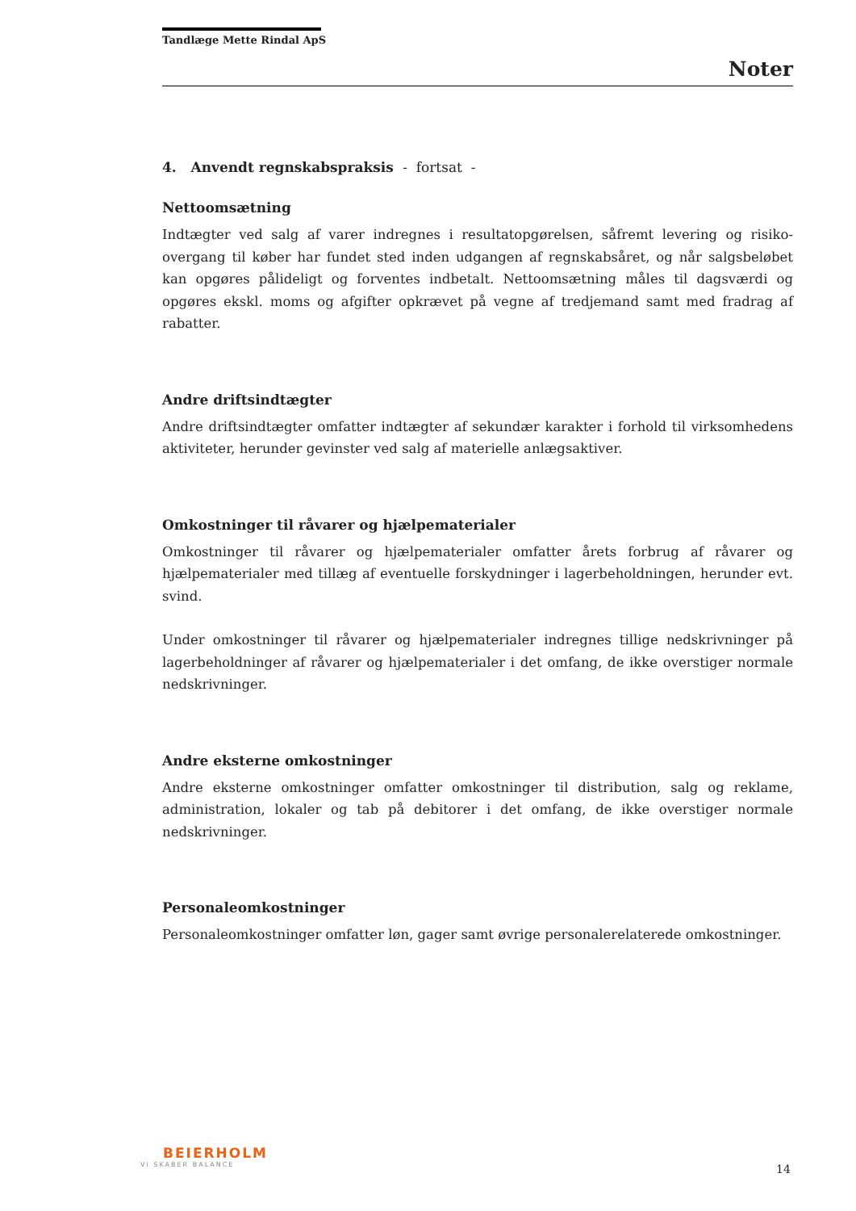Tandlæge Mette Rindal ApS
Noter
4. Anvendt regnskabspraksis - fortsat -
Nettoomsætning
Indtægter ved salg af varer indregnes i resultatopgørelsen, såfremt levering og risiko­overgang til køber har fundet sted inden udgangen af regnskabsåret, og når salgsbeløbet kan opgøres pålideligt og forventes indbetalt. Nettoomsætning måles til dagsværdi og opgøres ekskl. moms og afgifter opkrævet på vegne af tredjemand samt med fradrag af rabatter.
Andre driftsindtægter
Andre driftsindtægter omfatter indtægter af sekundær karakter i forhold til virksomhedens aktiviteter, herunder gevinster ved salg af materielle anlægsaktiver.
Omkostninger til råvarer og hjælpematerialer
Omkostninger til råvarer og hjælpematerialer omfatter årets forbrug af råvarer og hjælpematerialer med tillæg af eventuelle forskydninger i lagerbeholdningen, herunder evt. svind.
Under omkostninger til råvarer og hjælpematerialer indregnes tillige nedskrivninger på lagerbeholdninger af råvarer og hjælpematerialer i det omfang, de ikke overstiger normale nedskrivninger.
Andre eksterne omkostninger
Andre eksterne omkostninger omfatter omkostninger til distribution, salg og reklame, administration, lokaler og tab på debitorer i det omfang, de ikke overstiger normale nedskrivninger.
Personaleomkostninger
Personaleomkostninger omfatter løn, gager samt øvrige personalerelaterede omkostninger.
BEIERHOLM
VI SKABER BALANCE
14